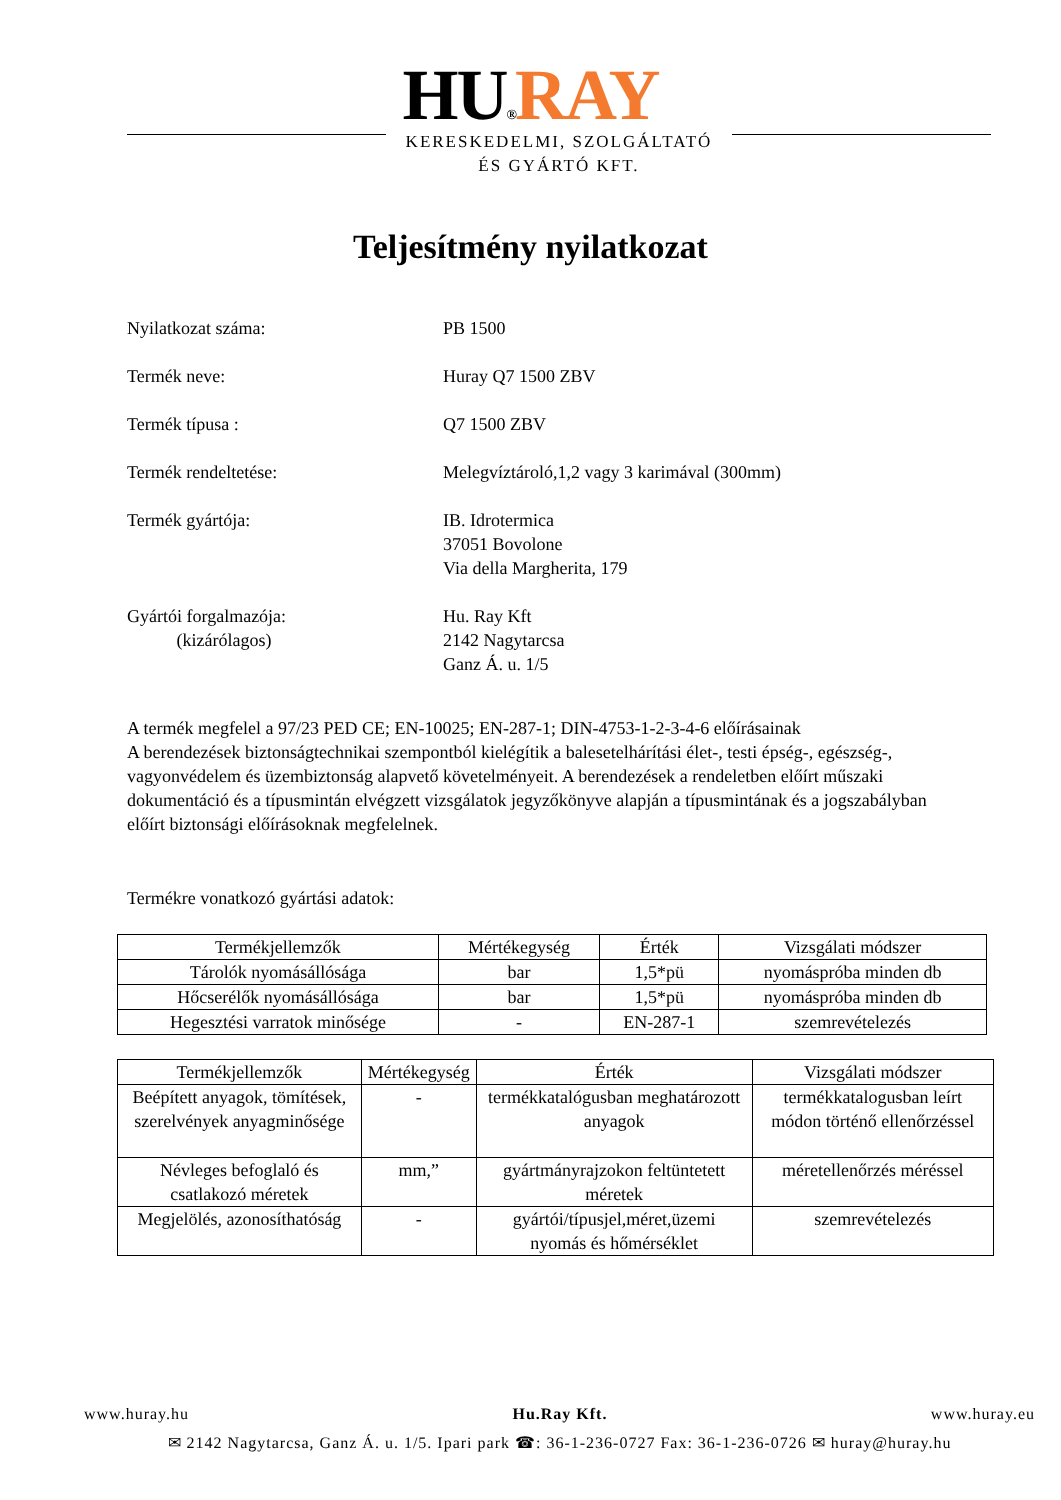HU®RAY
KERESKEDELMI, SZOLGÁLTATÓ
ÉS GYÁRTÓ KFT.
Teljesítmény nyilatkozat
Nyilatkozat száma: PB 1500
Termék neve: Huray Q7 1500 ZBV
Termék típusa : Q7 1500 ZBV
Termék rendeltetése: Melegvíztároló,1,2 vagy 3 karimával (300mm)
Termék gyártója: IB. Idrotermica
37051 Bovolone
Via della Margherita, 179
Gyártói forgalmazója:
(kizárólagos)
Hu. Ray Kft
2142 Nagytarcsa
Ganz Á. u. 1/5
A termék megfelel a 97/23 PED CE; EN-10025; EN-287-1; DIN-4753-1-2-3-4-6 előírásainak
A berendezések biztonságtechnikai szempontból kielégítik a balesetelhárítási élet-, testi épség-, egészség-, vagyonvédelem és üzembiztonság alapvető követelményeit. A berendezések a rendeletben előírt műszaki dokumentáció és a típusmintán elvégzett vizsgálatok jegyzőkönyve alapján a típusmintának és a jogszabályban előírt biztonsági előírásoknak megfelelnek.
Termékre vonatkozó gyártási adatok:
| Termékjellemzők | Mértékegység | Érték | Vizsgálati módszer |
| --- | --- | --- | --- |
| Tárolók nyomásállósága | bar | 1,5*pü | nyomáspróba minden db |
| Hőcserélők nyomásállósága | bar | 1,5*pü | nyomáspróba minden db |
| Hegesztési varratok minősége | - | EN-287-1 | szemrevételezés |
| Termékjellemzők | Mértékegység | Érték | Vizsgálati módszer |
| --- | --- | --- | --- |
| Beépített anyagok, tömítések, szerelvények anyagminősége | - | termékkatalógusban meghatározott anyagok | termékkatalogusban leírt módon történő ellenőrzéssel |
| Névleges befoglaló és csatlakozó méretek | mm,” | gyártmányrajzokon feltüntetett méretek | méretellenőrzés méréssel |
| Megjelölés, azonosíthatóság | - | gyártói/típusjel,méret,üzemi nyomás és hőmérséklet | szemrevételezés |
www.huray.hu Hu.Ray Kft. www.huray.eu
✉ 2142 Nagytarcsa, Ganz Á. u. 1/5. Ipari park ☎: 36-1-236-0727 Fax: 36-1-236-0726 ✉ huray@huray.hu